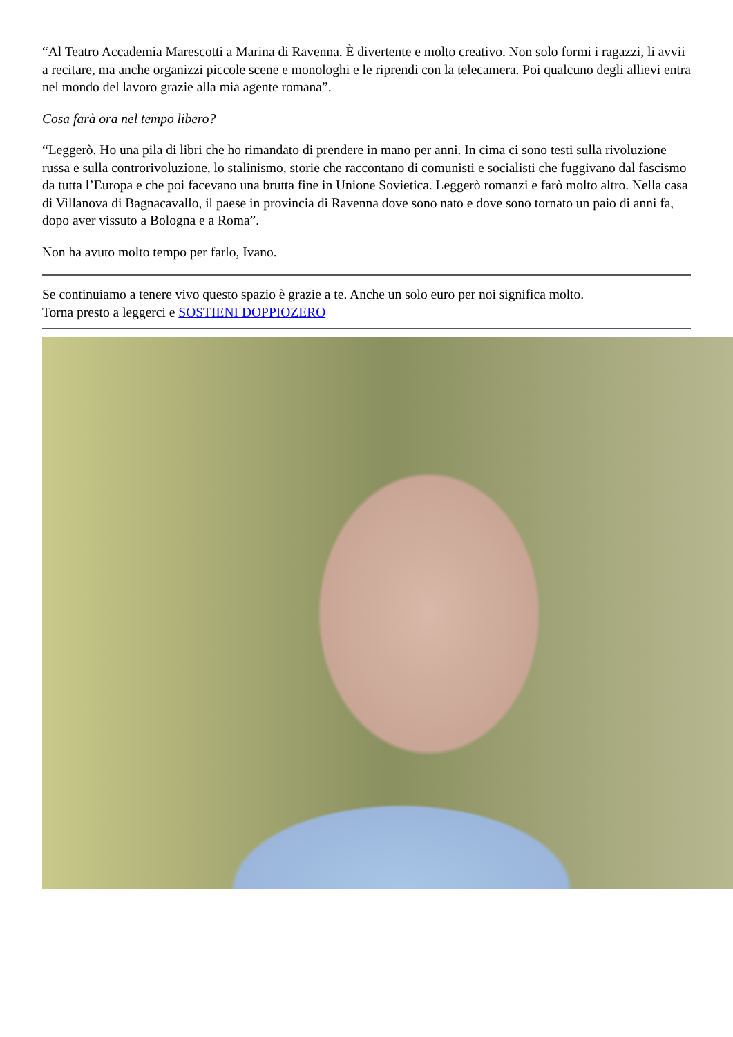“Al Teatro Accademia Marescotti a Marina di Ravenna. È divertente e molto creativo. Non solo formi i ragazzi, li avvii a recitare, ma anche organizzi piccole scene e monologhi e le riprendi con la telecamera. Poi qualcuno degli allievi entra nel mondo del lavoro grazie alla mia agente romana”.
Cosa farà ora nel tempo libero?
“Leggerò. Ho una pila di libri che ho rimandato di prendere in mano per anni. In cima ci sono testi sulla rivoluzione russa e sulla controrivoluzione, lo stalinismo, storie che raccontano di comunisti e socialisti che fuggivano dal fascismo da tutta l’Europa e che poi facevano una brutta fine in Unione Sovietica. Leggerò romanzi e farò molto altro. Nella casa di Villanova di Bagnacavallo, il paese in provincia di Ravenna dove sono nato e dove sono tornato un paio di anni fa, dopo aver vissuto a Bologna e a Roma”.
Non ha avuto molto tempo per farlo, Ivano.
Se continuiamo a tenere vivo questo spazio è grazie a te. Anche un solo euro per noi significa molto.
Torna presto a leggerci e SOSTIENI DOPPIOZERO